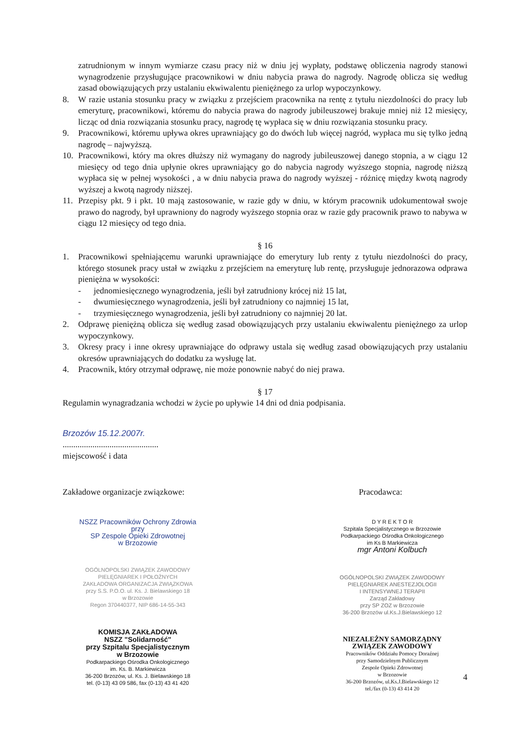zatrudnionym w innym wymiarze czasu pracy niż w dniu jej wypłaty, podstawę obliczenia nagrody stanowi wynagrodzenie przysługujące pracownikowi w dniu nabycia prawa do nagrody. Nagrodę oblicza się według zasad obowiązujących przy ustalaniu ekwiwalentu pieniężnego za urlop wypoczynkowy.
8. W razie ustania stosunku pracy w związku z przejściem pracownika na rentę z tytułu niezdolności do pracy lub emeryturę, pracownikowi, któremu do nabycia prawa do nagrody jubileuszowej brakuje mniej niż 12 miesięcy, licząc od dnia rozwiązania stosunku pracy, nagrodę tę wypłaca się w dniu rozwiązania stosunku pracy.
9. Pracownikowi, któremu upływa okres uprawniający go do dwóch lub więcej nagród, wypłaca mu się tylko jedną nagrodę – najwyższą.
10. Pracownikowi, który ma okres dłuższy niż wymagany do nagrody jubileuszowej danego stopnia, a w ciągu 12 miesięcy od tego dnia upłynie okres uprawniający go do nabycia nagrody wyższego stopnia, nagrodę niższą wypłaca się w pełnej wysokości , a w dniu nabycia prawa do nagrody wyższej - różnicę między kwotą nagrody wyższej a kwotą nagrody niższej.
11. Przepisy pkt. 9 i pkt. 10 mają zastosowanie, w razie gdy w dniu, w którym pracownik udokumentował swoje prawo do nagrody, był uprawniony do nagrody wyższego stopnia oraz w razie gdy pracownik prawo to nabywa w ciągu 12 miesięcy od tego dnia.
§ 16
1. Pracownikowi spełniającemu warunki uprawniające do emerytury lub renty z tytułu niezdolności do pracy, którego stosunek pracy ustał w związku z przejściem na emeryturę lub rentę, przysługuje jednorazowa odprawa pieniężna w wysokości:
- jednomiesięcznego wynagrodzenia, jeśli był zatrudniony krócej niż 15 lat,
- dwumiesięcznego wynagrodzenia, jeśli był zatrudniony co najmniej 15 lat,
- trzymiesięcznego wynagrodzenia, jeśli był zatrudniony co najmniej 20 lat.
2. Odprawę pieniężną oblicza się według zasad obowiązujących przy ustalaniu ekwiwalentu pieniężnego za urlop wypoczynkowy.
3. Okresy pracy i inne okresy uprawniające do odprawy ustala się według zasad obowiązujących przy ustalaniu okresów uprawniających do dodatku za wysługę lat.
4. Pracownik, który otrzymał odprawę, nie może ponownie nabyć do niej prawa.
§ 17
Regulamin wynagradzania wchodzi w życie po upływie 14 dni od dnia podpisania.
Brzozów 15.12.2007r.
.............................................
miejscowość i data
Zakładowe organizacje związkowe: Pracodawca:
NSZZ Pracowników Ochrony Zdrowia
przy
SP Zespole Opieki Zdrowotnej
w Brzozowie
OGÓLNOPOLSKI ZWIĄZEK ZAWODOWY
PIELĘGNIAREK I POŁOŻNYCH
ZAKŁADOWA ORGANIZACJA ZWIĄZKOWA
przy S.S. P.O.O. ul. Ks. J. Bielawskiego 18
w Brzozowie
Regon 370440377, NIP 686-14-55-343
KOMISJA ZAKŁADOWA
NSZZ "Solidarność"
przy Szpitalu Specjalistycznym
w Brzozowie
Podkarpackiego Ośrodka Onkologicznego
im. Ks. B. Markiewicza
36-200 Brzozów, ul. Ks. J. Bielawskiego 18
tel. (0-13) 43 09 586, fax (0-13) 43 41 420
D Y R E K T O R
Szpitala Specjalistycznego w Brzozowie
Podkarpackiego Ośrodka Onkologicznego
im Ks B Markiewicza
mgr Antoni Kolbuch
OGÓLNOPOLSKI ZWIĄZEK ZAWODOWY
PIELĘGNIAREK ANESTEZJOLOGII
I INTENSYWNEJ TERAPII
Zarząd Zakładowy
przy SP ZOZ w Brzozowie
36-200 Brzozów ul.Ks.J.Bielawskiego 12
NIEZALEŻNY SAMORZĄDNY
ZWIĄZEK ZAWODOWY
Pracowników Oddziału Pomocy Doraźnej
przy Samodzielnym Publicznym
Zespole Opieki Zdrowotnej
w Brzozowie
36-200 Brzozów, ul.Ks.J.Bielawskiego 12
tel./fax (0-13) 43 414 20
4